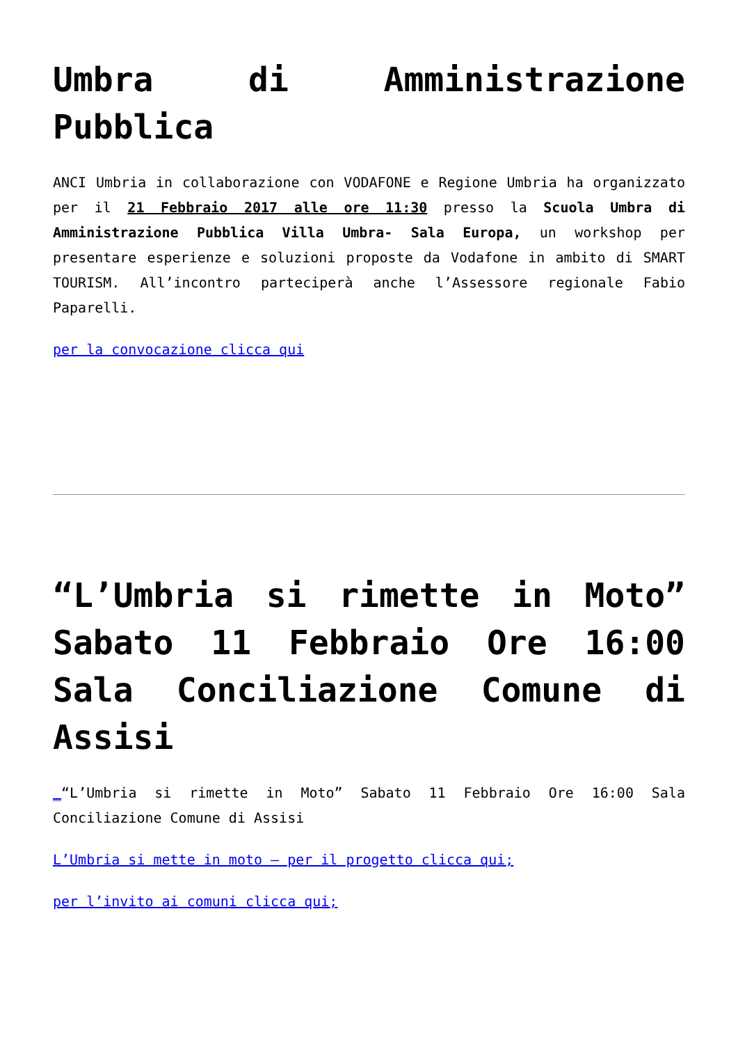Umbra di Amministrazione Pubblica
ANCI Umbria in collaborazione con VODAFONE e Regione Umbria ha organizzato per il 21 Febbraio 2017 alle ore 11:30 presso la Scuola Umbra di Amministrazione Pubblica Villa Umbra- Sala Europa, un workshop per presentare esperienze e soluzioni proposte da Vodafone in ambito di SMART TOURISM. All’incontro parteciperà anche l’Assessore regionale Fabio Paparelli.
per la convocazione clicca qui
“L’Umbria si rimette in Moto” Sabato 11 Febbraio Ore 16:00 Sala Conciliazione Comune di Assisi
_“L’Umbria si rimette in Moto” Sabato 11 Febbraio Ore 16:00 Sala Conciliazione Comune di Assisi
L’Umbria si mette in moto – per il progetto clicca qui;
per l’invito ai comuni clicca qui;